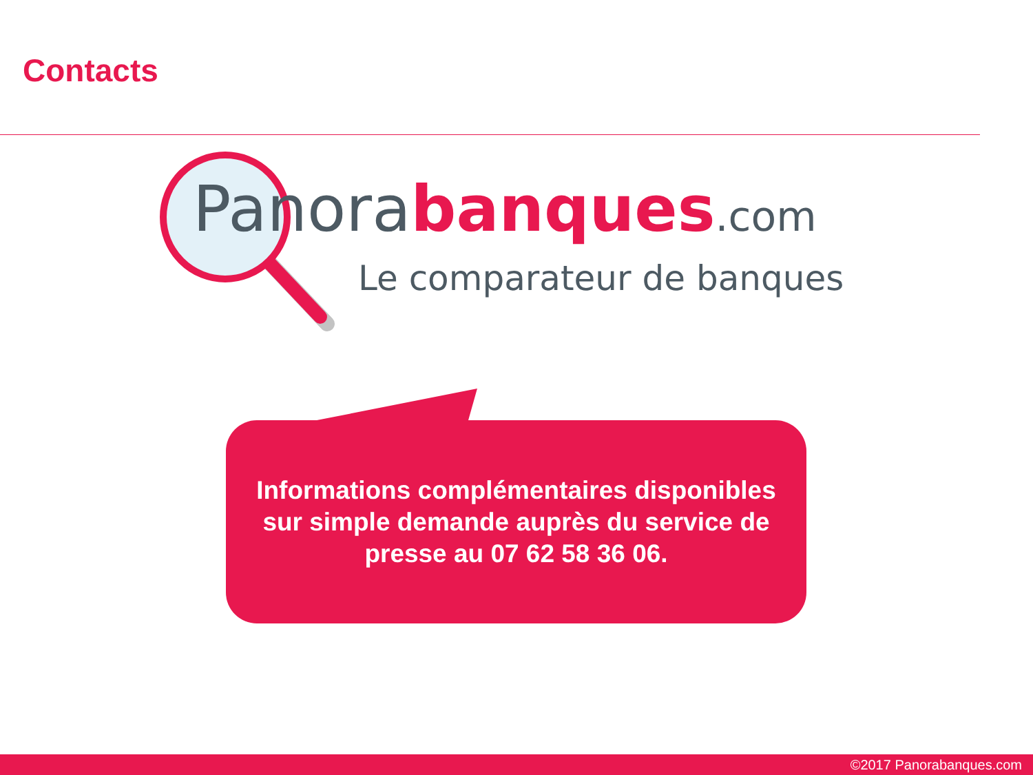Contacts
Panora banques.com
Le comparateur de banques
Informations complémentaires disponibles
sur simple demande auprès du service de
presse au 07 62 58 36 06.
©2017 Panorabanques.com